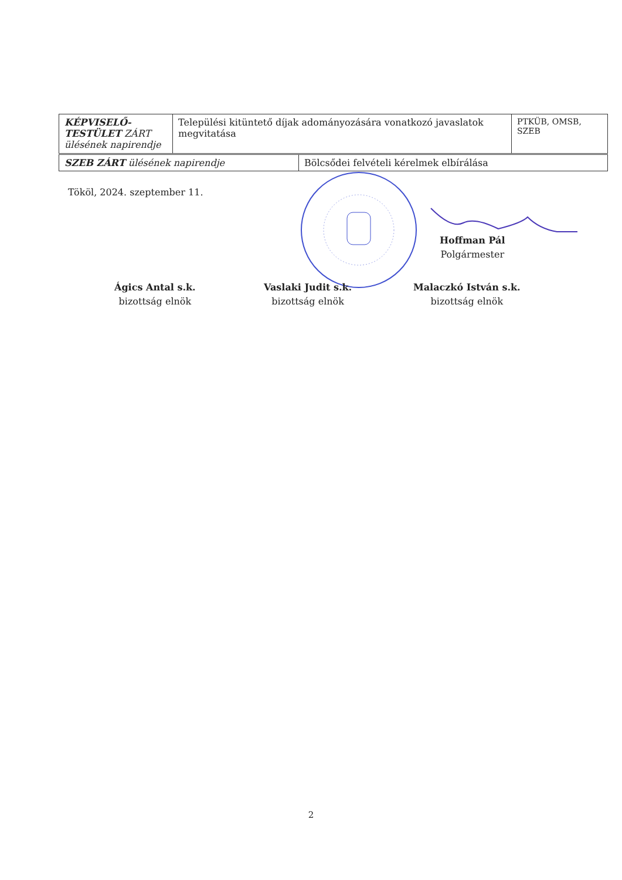| KÉPVISELŐ- TESTÜLET ZÁRT ülésének napirendje | Települési kitüntető díjak adományozására vonatkozó javaslatok megvitatása | PTKÜB, OMSB, SZEB |
| SZEB ZÁRT ülésének napirendje | Bölcsődei felvételi kérelmek elbírálása |
Tököl, 2024. szeptember 11.
Hoffman Pál
Polgármester
Ágics Antal s.k.
bizottság elnök
Vaslaki Judit s.k.
bizottság elnök
Malaczkó István s.k.
bizottság elnök
2